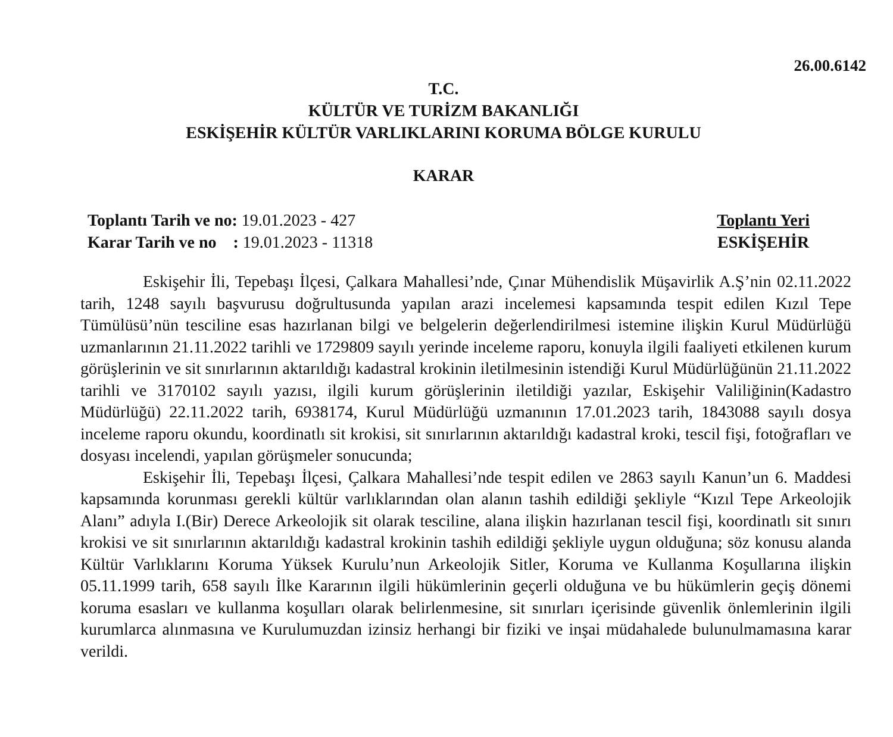26.00.6142
T.C.
KÜLTÜR VE TURİZM BAKANLIĞI
ESKİŞEHİR KÜLTÜR VARLIKLARINI KORUMA BÖLGE KURULU
KARAR
Toplantı Tarih ve no: 19.01.2023 - 427
Karar Tarih ve no : 19.01.2023 - 11318
Toplantı Yeri
ESKİŞEHİR
Eskişehir İli, Tepebaşı İlçesi, Çalkara Mahallesi’nde, Çınar Mühendislik Müşavirlik A.Ş’nin 02.11.2022 tarih, 1248 sayılı başvurusu doğrultusunda yapılan arazi incelemesi kapsamında tespit edilen Kızıl Tepe Tümülüsü’nün tesciline esas hazırlanan bilgi ve belgelerin değerlendirilmesi istemine ilişkin Kurul Müdürlüğü uzmanlarının 21.11.2022 tarihli ve 1729809 sayılı yerinde inceleme raporu, konuyla ilgili faaliyeti etkilenen kurum görüşlerinin ve sit sınırlarının aktarıldığı kadastral krokinin iletilmesinin istendiği Kurul Müdürlüğünün 21.11.2022 tarihli ve 3170102 sayılı yazısı, ilgili kurum görüşlerinin iletildiği yazılar, Eskişehir Valiliğinin(Kadastro Müdürlüğü) 22.11.2022 tarih, 6938174, Kurul Müdürlüğü uzmanının 17.01.2023 tarih, 1843088 sayılı dosya inceleme raporu okundu, koordinatlı sit krokisi, sit sınırlarının aktarıldığı kadastral kroki, tescil fişi, fotoğrafları ve dosyası incelendi, yapılan görüşmeler sonucunda;
Eskişehir İli, Tepebaşı İlçesi, Çalkara Mahallesi’nde tespit edilen ve 2863 sayılı Kanun’un 6. Maddesi kapsamında korunması gerekli kültür varlıklarından olan alanın tashih edildiği şekliyle “Kızıl Tepe Arkeolojik Alanı” adıyla I.(Bir) Derece Arkeolojik sit olarak tesciline, alana ilişkin hazırlanan tescil fişi, koordinatlı sit sınırı krokisi ve sit sınırlarının aktarıldığı kadastral krokinin tashih edildiği şekliyle uygun olduğuna; söz konusu alanda Kültür Varlıklarını Koruma Yüksek Kurulu’nun Arkeolojik Sitler, Koruma ve Kullanma Koşullarına ilişkin 05.11.1999 tarih, 658 sayılı İlke Kararının ilgili hükümlerinin geçerli olduğuna ve bu hükümlerin geçiş dönemi koruma esasları ve kullanma koşulları olarak belirlenmesine, sit sınırları içerisinde güvenlik önlemlerinin ilgili kurumlarca alınmasına ve Kurulumuzdan izinsiz herhangi bir fiziki ve inşai müdahalede bulunulmamasına karar verildi.